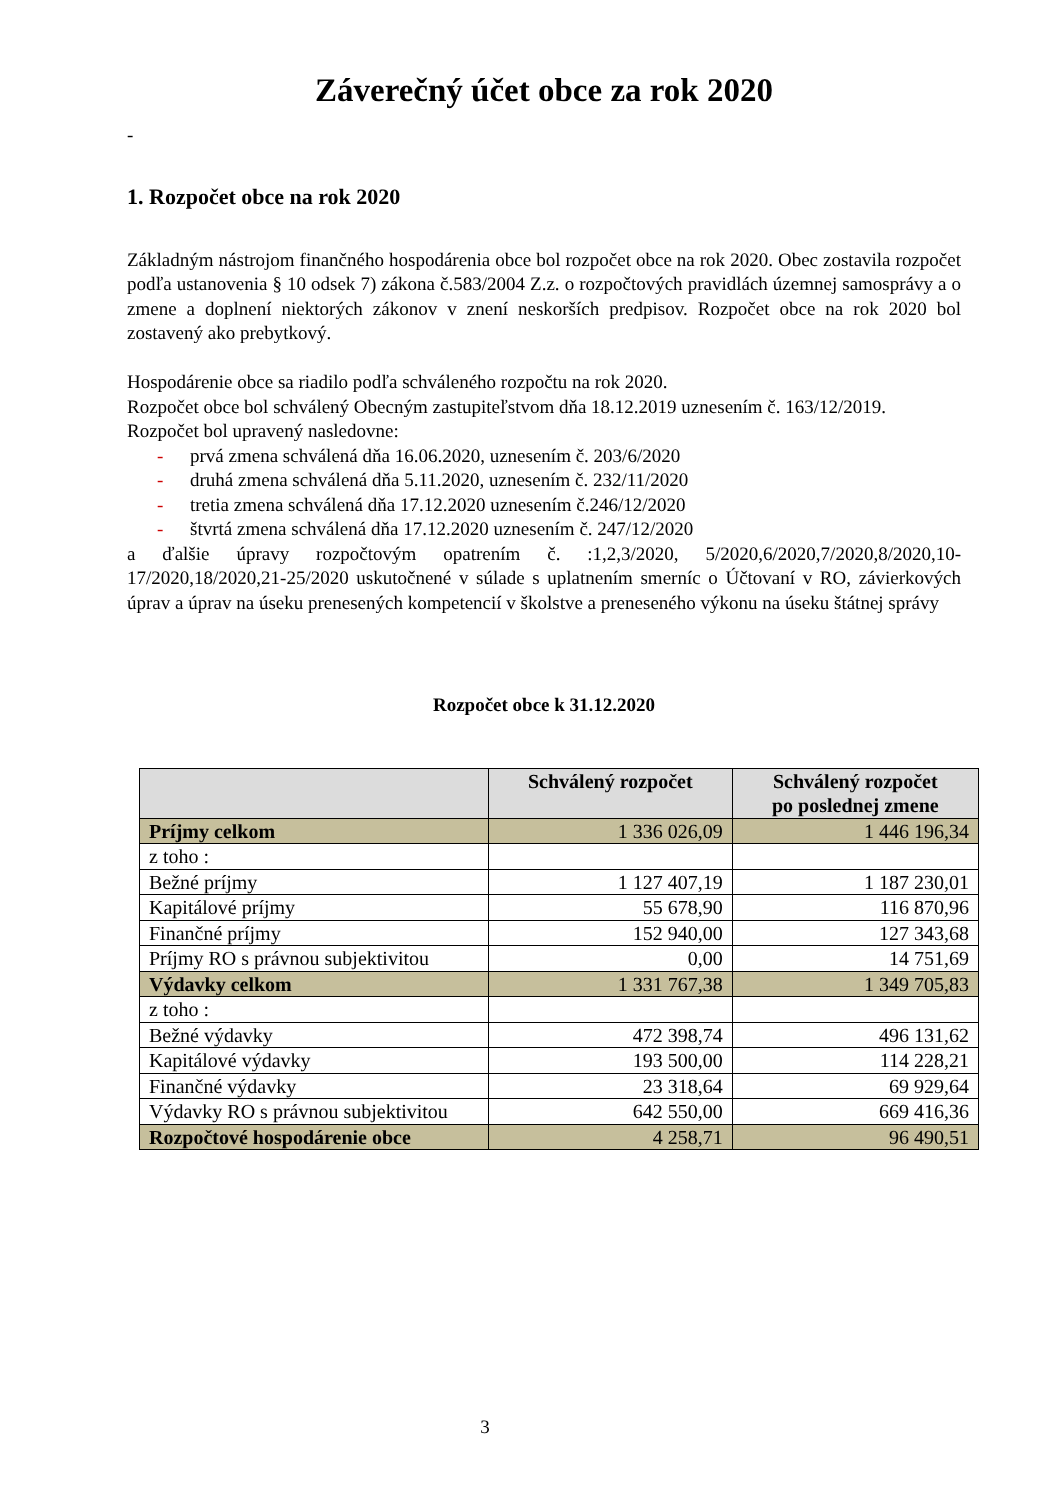Záverečný účet obce za rok 2020
-
1. Rozpočet obce na rok 2020
Základným nástrojom finančného hospodárenia obce bol rozpočet obce na rok 2020. Obec zostavila rozpočet podľa ustanovenia § 10 odsek 7) zákona č.583/2004 Z.z. o rozpočtových pravidlách územnej samosprávy a o zmene a doplnení niektorých zákonov v znení neskorších predpisov. Rozpočet obce na rok 2020 bol zostavený ako prebytkový.
Hospodárenie obce sa riadilo podľa schváleného rozpočtu na rok 2020.
Rozpočet obce bol schválený Obecným zastupiteľstvom dňa 18.12.2019 uznesením č. 163/12/2019.
Rozpočet bol upravený nasledovne:
- prvá zmena schválená dňa 16.06.2020, uznesením č. 203/6/2020
- druhá zmena schválená dňa 5.11.2020, uznesením č. 232/11/2020
- tretia zmena schválená dňa 17.12.2020 uznesením č.246/12/2020
- štvrtá zmena schválená dňa 17.12.2020 uznesením č. 247/12/2020
a ďalšie úpravy rozpočtovým opatrením č. :1,2,3/2020, 5/2020,6/2020,7/2020,8/2020,10-17/2020,18/2020,21-25/2020 uskutočnené v súlade s uplatnením smerníc o Účtovaní v RO, závierkových úprav a úprav na úseku prenesených kompetencií v školstve a preneseného výkonu na úseku štátnej správy
Rozpočet obce k 31.12.2020
| | Schválený rozpočet | Schválený rozpočet po poslednej zmene |
| --- | --- | --- |
| Príjmy celkom | 1 336 026,09 | 1 446 196,34 |
| z toho : | | |
| Bežné príjmy | 1 127 407,19 | 1 187 230,01 |
| Kapitálové príjmy | 55 678,90 | 116 870,96 |
| Finančné príjmy | 152 940,00 | 127 343,68 |
| Príjmy RO s právnou subjektivitou | 0,00 | 14 751,69 |
| Výdavky celkom | 1 331 767,38 | 1 349 705,83 |
| z toho : | | |
| Bežné výdavky | 472 398,74 | 496 131,62 |
| Kapitálové výdavky | 193 500,00 | 114 228,21 |
| Finančné výdavky | 23 318,64 | 69 929,64 |
| Výdavky RO s právnou subjektivitou | 642 550,00 | 669 416,36 |
| Rozpočtové hospodárenie obce | 4 258,71 | 96 490,51 |
3